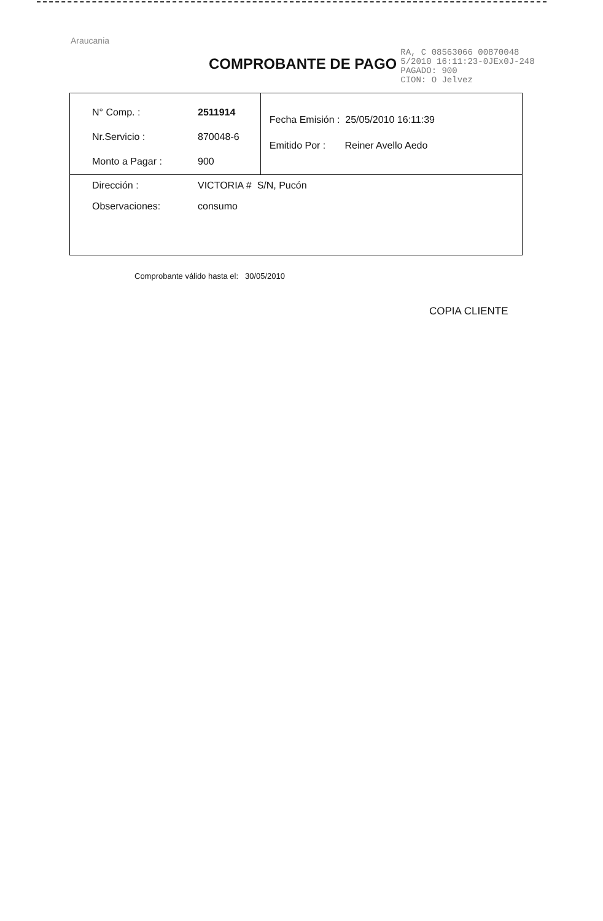Araucania
COMPROBANTE DE PAGO
RA, C 08563066 00870048
5/2010 16:11:23-0JEx0J-248
PAGADO: 900
CION: O Jelvez
| N° Comp. : | 2511914 | Fecha Emisión : 25/05/2010 16:11:39 Emitido Por : Reiner Avello Aedo |
| Nr.Servicio : | 870048-6 | |
| Monto a Pagar : | 900 | |
| Dirección : | VICTORIA # S/N, Pucón | |
| Observaciones: | consumo | |
Comprobante válido hasta el: 30/05/2010
COPIA CLIENTE